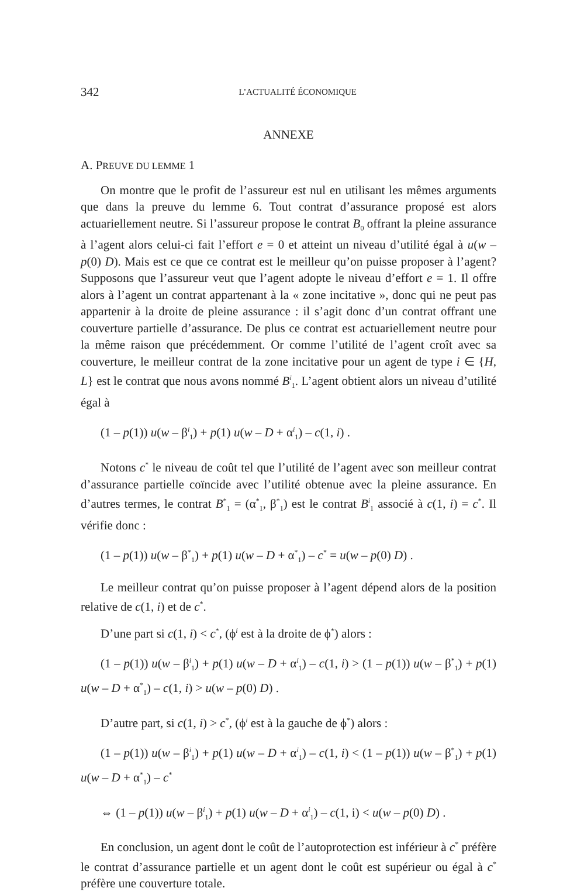342 L’ACTUALITÉ ÉCONOMIQUE
ANNEXE
A. PREUVE DU LEMME 1
On montre que le profit de l’assureur est nul en utilisant les mêmes arguments que dans la preuve du lemme 6. Tout contrat d’assurance proposé est alors actuariellement neutre. Si l’assureur propose le contrat B<sub>0</sub> offrant la pleine assurance à l’agent alors celui-ci fait l’effort e = 0 et atteint un niveau d’utilité égal à u(w –p(0) D). Mais est ce que ce contrat est le meilleur qu’on puisse proposer à l’agent? Supposons que l’assureur veut que l’agent adopte le niveau d’effort e = 1. Il offre alors à l’agent un contrat appartenant à la « zone incitative », donc qui ne peut pas appartenir à la droite de pleine assurance : il s’agit donc d’un contrat offrant une couverture partielle d’assurance. De plus ce contrat est actuariellement neutre pour la même raison que précédemment. Or comme l’utilité de l’agent croît avec sa couverture, le meilleur contrat de la zone incitative pour un agent de type i ∈ {H, L} est le contrat que nous avons nommé B<sup>i</sup><sub>1</sub>. L’agent obtient alors un niveau d’utilité égal à
(1 – p(1)) u(w – β<sup>i</sup><sub>1</sub>) + p(1) u(w – D + α<sup>i</sup><sub>1</sub>) – c(1, i) .
Notons c<sup>*</sup> le niveau de coût tel que l’utilité de l’agent avec son meilleur contrat d’assurance partielle coïncide avec l’utilité obtenue avec la pleine assurance. En d’autres termes, le contrat B<sup>*</sup><sub>1</sub> = (α<sup>*</sup><sub>1</sub>, β<sup>*</sup><sub>1</sub>) est le contrat B<sup>i</sup><sub>1</sub> associé à c(1, i) = c<sup>*</sup>. Il vérifie donc :
(1 – p(1)) u(w – β<sup>*</sup><sub>1</sub>) + p(1) u(w – D + α<sup>*</sup><sub>1</sub>) – c<sup>*</sup> = u(w – p(0) D) .
Le meilleur contrat qu’on puisse proposer à l’agent dépend alors de la position relative de c(1, i) et de c<sup>*</sup>.
D’une part si c(1, i) < c<sup>*</sup>, (ϕ<sup>i</sup> est à la droite de ϕ<sup>*</sup>) alors :
(1 – p(1)) u(w – β<sup>i</sup><sub>1</sub>) + p(1) u(w – D + α<sup>i</sup><sub>1</sub>) – c(1, i) > (1 – p(1)) u(w – β<sup>*</sup><sub>1</sub>) + p(1) u(w – D + α<sup>*</sup><sub>1</sub>) – c(1, i) > u(w – p(0) D) .
D’autre part, si c(1, i) > c<sup>*</sup>, (ϕ<sup>i</sup> est à la gauche de ϕ<sup>*</sup>) alors :
(1 – p(1)) u(w – β<sup>i</sup><sub>1</sub>) + p(1) u(w – D + α<sup>i</sup><sub>1</sub>) – c(1, i) < (1 – p(1)) u(w – β<sup>*</sup><sub>1</sub>) + p(1) u(w – D + α<sup>*</sup><sub>1</sub>) – c<sup>*</sup>
⇔ (1 – p(1)) u(w – β<sup>i</sup><sub>1</sub>) + p(1) u(w – D + α<sup>i</sup><sub>1</sub>) – c(1, i) < u(w – p(0) D) .
En conclusion, un agent dont le coût de l’autoprotection est inférieur à c<sup>*</sup> préfère le contrat d’assurance partielle et un agent dont le coût est supérieur ou égal à c<sup>*</sup> préfère une couverture totale.